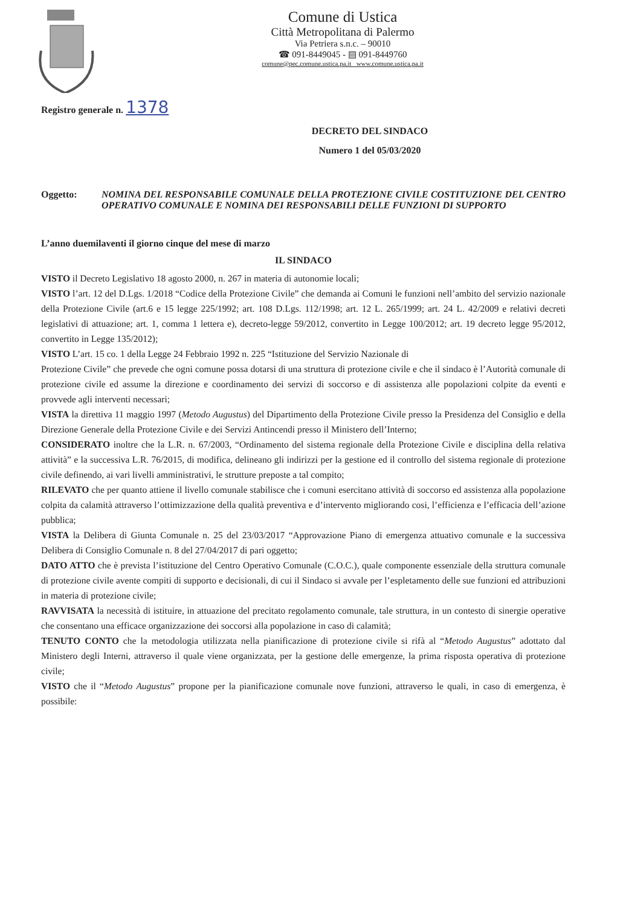Comune di Ustica
Città Metropolitana di Palermo
Via Petriera s.n.c. – 90010
☎ 091-8449045 - ▤ 091-8449760
comune@pec.comune.ustica.pa.it www.comune.ustica.pa.it
Registro generale n. 1378
DECRETO DEL SINDACO
Numero 1 del 05/03/2020
Oggetto: NOMINA DEL RESPONSABILE COMUNALE DELLA PROTEZIONE CIVILE COSTITUZIONE DEL CENTRO OPERATIVO COMUNALE E NOMINA DEI RESPONSABILI DELLE FUNZIONI DI SUPPORTO
L’anno duemilaventi il giorno cinque del mese di marzo
IL SINDACO
VISTO il Decreto Legislativo 18 agosto 2000, n. 267 in materia di autonomie locali;
VISTO l’art. 12 del D.Lgs. 1/2018 “Codice della Protezione Civile” che demanda ai Comuni le funzioni nell’ambito del servizio nazionale della Protezione Civile (art.6 e 15 legge 225/1992; art. 108 D.Lgs. 112/1998; art. 12 L. 265/1999; art. 24 L. 42/2009 e relativi decreti legislativi di attuazione; art. 1, comma 1 lettera e), decreto-legge 59/2012, convertito in Legge 100/2012; art. 19 decreto legge 95/2012, convertito in Legge 135/2012);
VISTO L’art. 15 co. 1 della Legge 24 Febbraio 1992 n. 225 “Istituzione del Servizio Nazionale di
Protezione Civile” che prevede che ogni comune possa dotarsi di una struttura di protezione civile e che il sindaco è l’Autorità comunale di protezione civile ed assume la direzione e coordinamento dei servizi di soccorso e di assistenza alle popolazioni colpite da eventi e provvede agli interventi necessari;
VISTA la direttiva 11 maggio 1997 (Metodo Augustus) del Dipartimento della Protezione Civile presso la Presidenza del Consiglio e della Direzione Generale della Protezione Civile e dei Servizi Antincendi presso il Ministero dell’Interno;
CONSIDERATO inoltre che la L.R. n. 67/2003, “Ordinamento del sistema regionale della Protezione Civile e disciplina della relativa attività” e la successiva L.R. 76/2015, di modifica, delineano gli indirizzi per la gestione ed il controllo del sistema regionale di protezione civile definendo, ai vari livelli amministrativi, le strutture preposte a tal compito;
RILEVATO che per quanto attiene il livello comunale stabilisce che i comuni esercitano attività di soccorso ed assistenza alla popolazione colpita da calamità attraverso l’ottimizzazione della qualità preventiva e d’intervento migliorando cosi, l’efficienza e l’efficacia dell’azione pubblica;
VISTA la Delibera di Giunta Comunale n. 25 del 23/03/2017 “Approvazione Piano di emergenza attuativo comunale e la successiva Delibera di Consiglio Comunale n. 8 del 27/04/2017 di pari oggetto;
DATO ATTO che è prevista l’istituzione del Centro Operativo Comunale (C.O.C.), quale componente essenziale della struttura comunale di protezione civile avente compiti di supporto e decisionali, di cui il Sindaco si avvale per l’espletamento delle sue funzioni ed attribuzioni in materia di protezione civile;
RAVVISATA la necessità di istituire, in attuazione del precitato regolamento comunale, tale struttura, in un contesto di sinergie operative che consentano una efficace organizzazione dei soccorsi alla popolazione in caso di calamità;
TENUTO CONTO che la metodologia utilizzata nella pianificazione di protezione civile si rifà al “Metodo Augustus” adottato dal Ministero degli Interni, attraverso il quale viene organizzata, per la gestione delle emergenze, la prima risposta operativa di protezione civile;
VISTO che il “Metodo Augustus” propone per la pianificazione comunale nove funzioni, attraverso le quali, in caso di emergenza, è possibile: